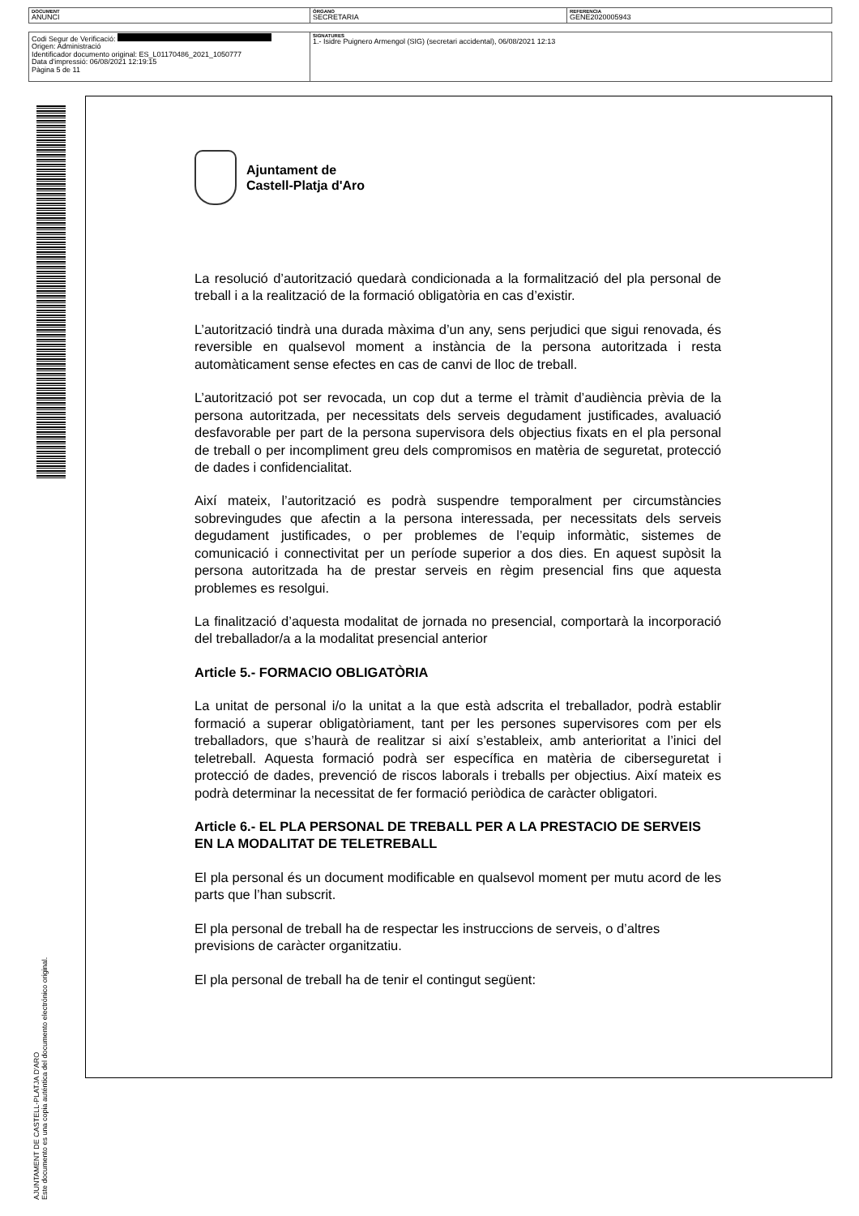| DOCUMENT ANUNCI | ÓRGANO SECRETARIA | REFERENCIA GENE2020005943 |
| Codi Segur de Verificació: Origen: Administració Identificador documento original: ES_L01170486_2021_1050777 Data d'impressió: 06/08/2021 12:19:15 Pàgina 5 de 11 | SIGNATURES 1.- Isidre Puignero Armengol (SIG) (secretari accidental), 06/08/2021 12:13 |
AJUNTAMENT DE CASTELL-PLATJA D'ARO
Este documento es una copia auténtica del documento electrónico original.
Ajuntament de
Castell-Platja d'Aro
La resolució d’autorització quedarà condicionada a la formalització del pla personal de treball i a la realització de la formació obligatòria en cas d’existir.
L’autorització tindrà una durada màxima d’un any, sens perjudici que sigui renovada, és reversible en qualsevol moment a instància de la persona autoritzada i resta automàticament sense efectes en cas de canvi de lloc de treball.
L’autorització pot ser revocada, un cop dut a terme el tràmit d’audiència prèvia de la persona autoritzada, per necessitats dels serveis degudament justificades, avaluació desfavorable per part de la persona supervisora dels objectius fixats en el pla personal de treball o per incompliment greu dels compromisos en matèria de seguretat, protecció de dades i confidencialitat.
Així mateix, l’autorització es podrà suspendre temporalment per circumstàncies sobrevingudes que afectin a la persona interessada, per necessitats dels serveis degudament justificades, o per problemes de l’equip informàtic, sistemes de comunicació i connectivitat per un període superior a dos dies. En aquest supòsit la persona autoritzada ha de prestar serveis en règim presencial fins que aquesta problemes es resolgui.
La finalització d’aquesta modalitat de jornada no presencial, comportarà la incorporació del treballador/a a la modalitat presencial anterior
Article 5.- FORMACIO OBLIGATÒRIA
La unitat de personal i/o la unitat a la que està adscrita el treballador, podrà establir formació a superar obligatòriament, tant per les persones supervisores com per els treballadors, que s’haurà de realitzar si així s’estableix, amb anterioritat a l’inici del teletreball. Aquesta formació podrà ser específica en matèria de ciberseguretat i protecció de dades, prevenció de riscos laborals i treballs per objectius. Així mateix es podrà determinar la necessitat de fer formació periòdica de caràcter obligatori.
Article 6.- EL PLA PERSONAL DE TREBALL PER A LA PRESTACIO DE SERVEIS EN LA MODALITAT DE TELETREBALL
El pla personal és un document modificable en qualsevol moment per mutu acord de les parts que l’han subscrit.
El pla personal de treball ha de respectar les instruccions de serveis, o d’altres previsions de caràcter organitzatiu.
El pla personal de treball ha de tenir el contingut següent: